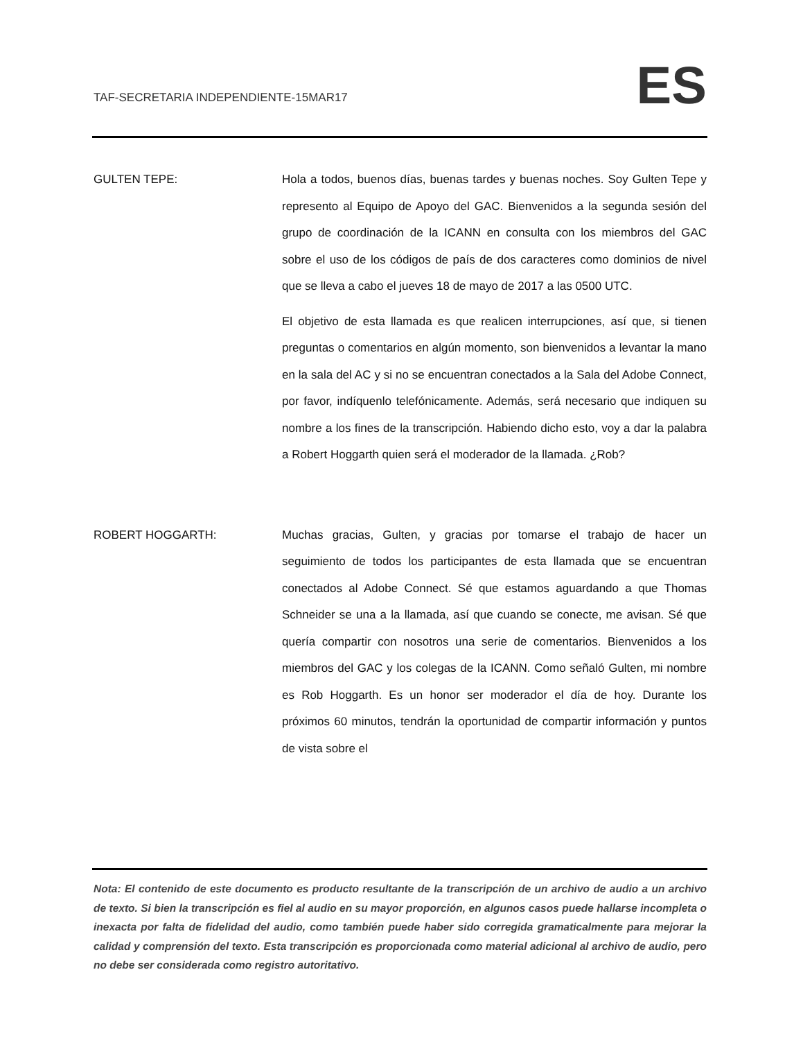TAF-SECRETARIA INDEPENDIENTE-15MAR17 ES
GULTEN TEPE:
Hola a todos, buenos días, buenas tardes y buenas noches. Soy Gulten Tepe y represento al Equipo de Apoyo del GAC. Bienvenidos a la segunda sesión del grupo de coordinación de la ICANN en consulta con los miembros del GAC sobre el uso de los códigos de país de dos caracteres como dominios de nivel que se lleva a cabo el jueves 18 de mayo de 2017 a las 0500 UTC.
El objetivo de esta llamada es que realicen interrupciones, así que, si tienen preguntas o comentarios en algún momento, son bienvenidos a levantar la mano en la sala del AC y si no se encuentran conectados a la Sala del Adobe Connect, por favor, indíquenlo telefónicamente. Además, será necesario que indiquen su nombre a los fines de la transcripción. Habiendo dicho esto, voy a dar la palabra a Robert Hoggarth quien será el moderador de la llamada. ¿Rob?
ROBERT HOGGARTH:
Muchas gracias, Gulten, y gracias por tomarse el trabajo de hacer un seguimiento de todos los participantes de esta llamada que se encuentran conectados al Adobe Connect. Sé que estamos aguardando a que Thomas Schneider se una a la llamada, así que cuando se conecte, me avisan. Sé que quería compartir con nosotros una serie de comentarios. Bienvenidos a los miembros del GAC y los colegas de la ICANN. Como señaló Gulten, mi nombre es Rob Hoggarth. Es un honor ser moderador el día de hoy. Durante los próximos 60 minutos, tendrán la oportunidad de compartir información y puntos de vista sobre el
Nota: El contenido de este documento es producto resultante de la transcripción de un archivo de audio a un archivo de texto. Si bien la transcripción es fiel al audio en su mayor proporción, en algunos casos puede hallarse incompleta o inexacta por falta de fidelidad del audio, como también puede haber sido corregida gramaticalmente para mejorar la calidad y comprensión del texto. Esta transcripción es proporcionada como material adicional al archivo de audio, pero no debe ser considerada como registro autoritativo.